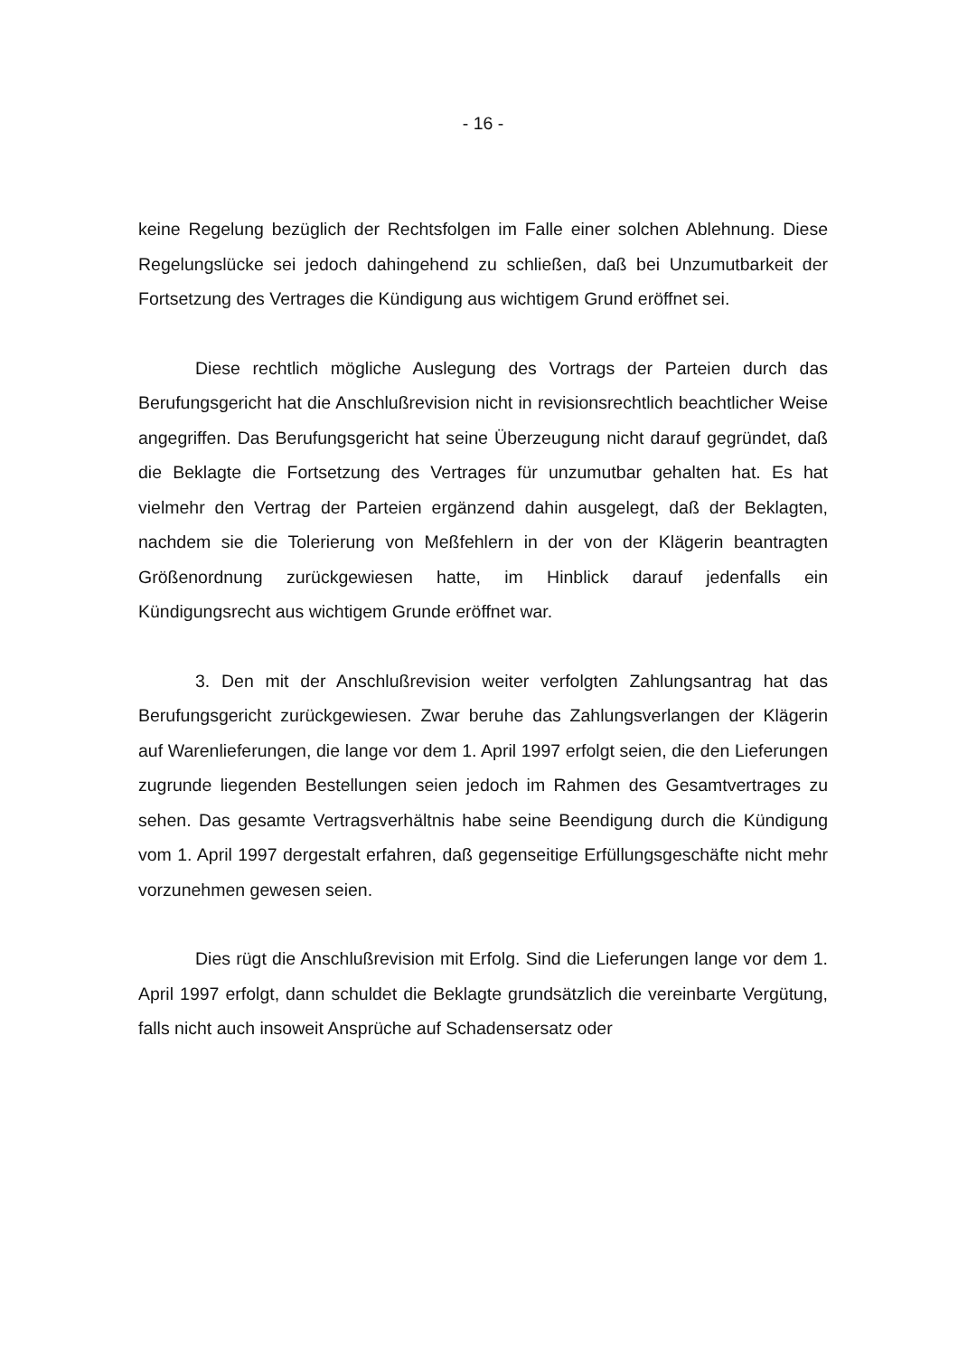- 16 -
keine Regelung bezüglich der Rechtsfolgen im Falle einer solchen Ablehnung. Diese Regelungslücke sei jedoch dahingehend zu schließen, daß bei Unzumutbarkeit der Fortsetzung des Vertrages die Kündigung aus wichtigem Grund eröffnet sei.
Diese rechtlich mögliche Auslegung des Vortrags der Parteien durch das Berufungsgericht hat die Anschlußrevision nicht in revisionsrechtlich beachtlicher Weise angegriffen. Das Berufungsgericht hat seine Überzeugung nicht darauf gegründet, daß die Beklagte die Fortsetzung des Vertrages für unzumutbar gehalten hat. Es hat vielmehr den Vertrag der Parteien ergänzend dahin ausgelegt, daß der Beklagten, nachdem sie die Tolerierung von Meßfehlern in der von der Klägerin beantragten Größenordnung zurückgewiesen hatte, im Hinblick darauf jedenfalls ein Kündigungsrecht aus wichtigem Grunde eröffnet war.
3. Den mit der Anschlußrevision weiter verfolgten Zahlungsantrag hat das Berufungsgericht zurückgewiesen. Zwar beruhe das Zahlungsverlangen der Klägerin auf Warenlieferungen, die lange vor dem 1. April 1997 erfolgt seien, die den Lieferungen zugrunde liegenden Bestellungen seien jedoch im Rahmen des Gesamtvertrages zu sehen. Das gesamte Vertragsverhältnis habe seine Beendigung durch die Kündigung vom 1. April 1997 dergestalt erfahren, daß gegenseitige Erfüllungsgeschäfte nicht mehr vorzunehmen gewesen seien.
Dies rügt die Anschlußrevision mit Erfolg. Sind die Lieferungen lange vor dem 1. April 1997 erfolgt, dann schuldet die Beklagte grundsätzlich die vereinbarte Vergütung, falls nicht auch insoweit Ansprüche auf Schadensersatz oder